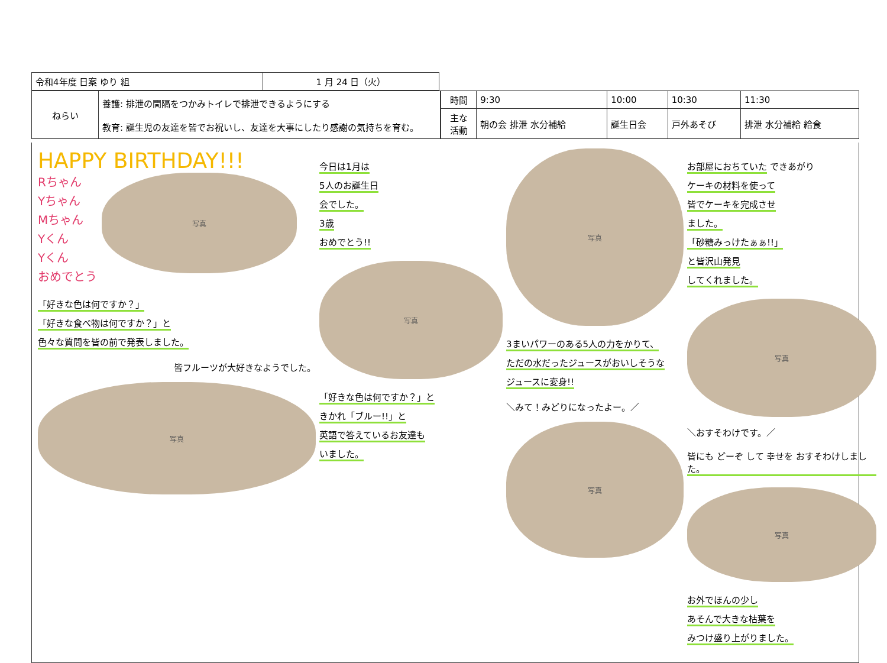| 令和4年度 日案 ゆり 組 | 1 月 24 日（火） |
| ねらい | 養護: 排泄の間隔をつかみトイレで排泄できるようにする |
| | 教育: 誕生児の友達を皆でお祝いし、友達を大事にしたり感謝の気持ちを育む。 |
| 時間 | 9:30 | 10:00 | 10:30 | 11:30 |
| 主な 活動 | 朝の会 排泄 水分補給 | 誕生日会 | 戸外あそび | 排泄 水分補給 給食 |
HAPPY BIRTHDAY!!!
Rちゃん
Yちゃん
Mちゃん
Yくん
Yくん
おめでとう
写真
「好きな色は何ですか？」
「好きな食べ物は何ですか？」と
色々な質問を皆の前で発表しました。
皆フルーツが大好きなようでした。
写真
今日は1月は
5人のお誕生日
会でした。
3歳
おめでとう!!
写真
「好きな色は何ですか？」と
きかれ「ブルー!!」と
英語で答えているお友達も
いました。
写真
3まいパワーのある5人の力をかりて、
ただの水だったジュースがおいしそうな
ジュースに変身!!
＼みて！みどりになったよー。／
写真
お部屋におちていた できあがり
ケーキの材料を使って
皆でケーキを完成させ
ました。
「砂糖みっけたぁぁ!!」
と皆沢山発見
してくれました。
写真
＼おすそわけです。／
皆にも どーぞ して 幸せを おすそわけしました。
写真
お外でほんの少し
あそんで大きな枯葉を
みつけ盛り上がりました。